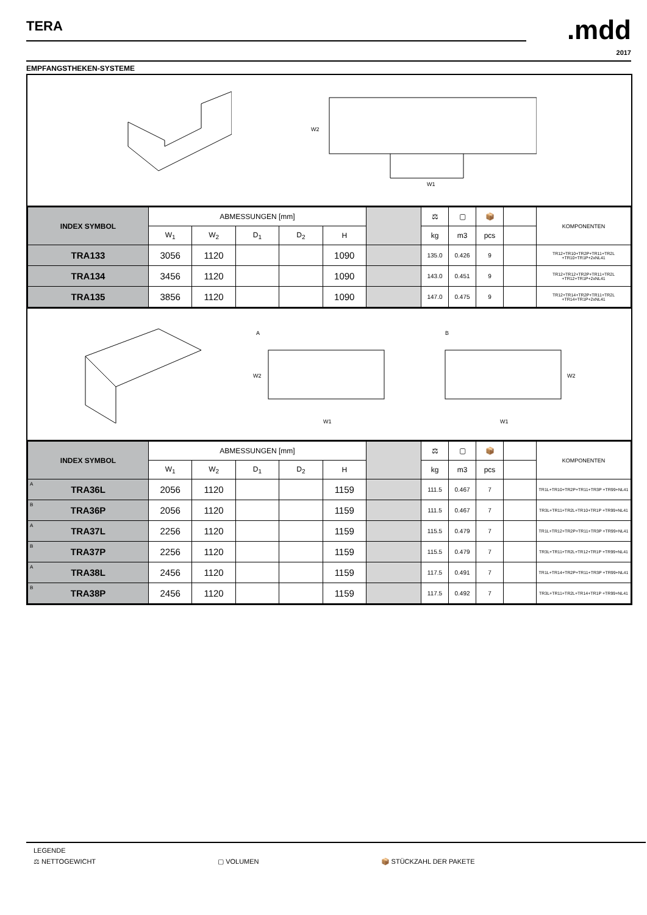TERA .mdd
2017
EMPFANGSTHEKEN-SYSTEME
W2
W1
| INDEX SYMBOL | ABMESSUNGEN [mm] | | | | | | ⚖ | ▢ | 📦 | | KOMPONENTEN |
| --- | --- | --- | --- | --- | --- | --- | --- | --- | --- | --- | --- |
| | W<sub>1</sub> | W<sub>2</sub> | D<sub>1</sub> | D<sub>2</sub> | H | | kg | m3 | pcs | | |
| TRA133 | 3056 | 1120 | | | 1090 | | 135.0 | 0.426 | 9 | | TR12+TR10+TR2P+TR11+TR2L +TR10+TR1P+2xNL41 |
| TRA134 | 3456 | 1120 | | | 1090 | | 143.0 | 0.451 | 9 | | TR12+TR12+TR2P+TR11+TR2L +TR12+TR1P+2xNL41 |
| TRA135 | 3856 | 1120 | | | 1090 | | 147.0 | 0.475 | 9 | | TR12+TR14+TR2P+TR11+TR2L +TR14+TR1P+2xNL41 |
A
W2
W1
B
W2
W1
| INDEX SYMBOL | ABMESSUNGEN [mm] | | | | | | ⚖ | ▢ | 📦 | | KOMPONENTEN |
| --- | --- | --- | --- | --- | --- | --- | --- | --- | --- | --- | --- |
| | W<sub>1</sub> | W<sub>2</sub> | D<sub>1</sub> | D<sub>2</sub> | H | | kg | m3 | pcs | | |
| <sup>A</sup> TRA36L | 2056 | 1120 | | | 1159 | | 111.5 | 0.467 | 7 | | TR1L+TR10+TR2P+TR11+TR3P +TR99+NL41 |
| <sup>B</sup> TRA36P | 2056 | 1120 | | | 1159 | | 111.5 | 0.467 | 7 | | TR3L+TR11+TR2L+TR10+TR1P +TR99+NL41 |
| <sup>A</sup> TRA37L | 2256 | 1120 | | | 1159 | | 115.5 | 0.479 | 7 | | TR1L+TR12+TR2P+TR11+TR3P +TR99+NL41 |
| <sup>B</sup> TRA37P | 2256 | 1120 | | | 1159 | | 115.5 | 0.479 | 7 | | TR3L+TR11+TR2L+TR12+TR1P +TR99+NL41 |
| <sup>A</sup> TRA38L | 2456 | 1120 | | | 1159 | | 117.5 | 0.491 | 7 | | TR1L+TR14+TR2P+TR11+TR3P +TR99+NL41 |
| <sup>B</sup> TRA38P | 2456 | 1120 | | | 1159 | | 117.5 | 0.492 | 7 | | TR3L+TR11+TR2L+TR14+TR1P +TR99+NL41 |
LEGENDE
⚖ NETTOGEWICHT ▢ VOLUMEN 📦 STÜCKZAHL DER PAKETE